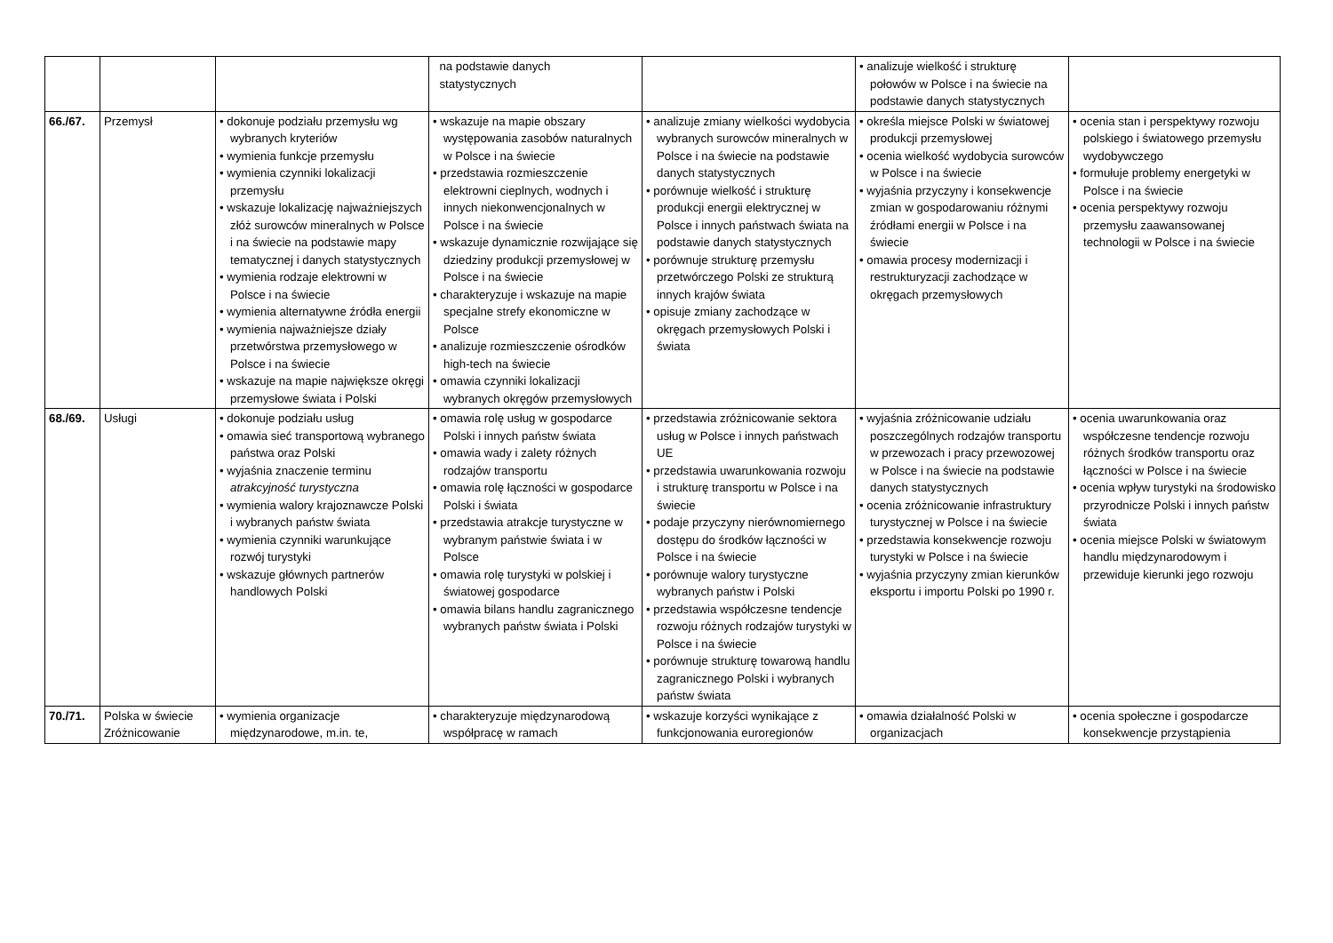| | | | na podstawie danych statystycznych | | • analizuje wielkość i strukturę połowów w Polsce i na świecie na podstawie danych statystycznych | |
| 66./67. | Przemysł | • dokonuje podziału przemysłu wg wybranych kryteriów • wymienia funkcje przemysłu • wymienia czynniki lokalizacji przemysłu • wskazuje lokalizację najważniejszych złóż surowców mineralnych w Polsce i na świecie na podstawie mapy tematycznej i danych statystycznych • wymienia rodzaje elektrowni w Polsce i na świecie • wymienia alternatywne źródła energii • wymienia najważniejsze działy przetwórstwa przemysłowego w Polsce i na świecie • wskazuje na mapie największe okręgi przemysłowe świata i Polski | • wskazuje na mapie obszary występowania zasobów naturalnych w Polsce i na świecie • przedstawia rozmieszczenie elektrowni cieplnych, wodnych i innych niekonwencjonalnych w Polsce i na świecie • wskazuje dynamicznie rozwijające się dziedziny produkcji przemysłowej w Polsce i na świecie • charakteryzuje i wskazuje na mapie specjalne strefy ekonomiczne w Polsce • analizuje rozmieszczenie ośrodków high-tech na świecie • omawia czynniki lokalizacji wybranych okręgów przemysłowych | • analizuje zmiany wielkości wydobycia wybranych surowców mineralnych w Polsce i na świecie na podstawie danych statystycznych • porównuje wielkość i strukturę produkcji energii elektrycznej w Polsce i innych państwach świata na podstawie danych statystycznych • porównuje strukturę przemysłu przetwórczego Polski ze strukturą innych krajów świata • opisuje zmiany zachodzące w okręgach przemysłowych Polski i świata | • określa miejsce Polski w światowej produkcji przemysłowej • ocenia wielkość wydobycia surowców w Polsce i na świecie • wyjaśnia przyczyny i konsekwencje zmian w gospodarowaniu różnymi źródłami energii w Polsce i na świecie • omawia procesy modernizacji i restrukturyzacji zachodzące w okręgach przemysłowych | • ocenia stan i perspektywy rozwoju polskiego i światowego przemysłu wydobywczego • formułuje problemy energetyki w Polsce i na świecie • ocenia perspektywy rozwoju przemysłu zaawansowanej technologii w Polsce i na świecie |
| 68./69. | Usługi | • dokonuje podziału usług • omawia sieć transportową wybranego państwa oraz Polski • wyjaśnia znaczenie terminu atrakcyjność turystyczna • wymienia walory krajoznawcze Polski i wybranych państw świata • wymienia czynniki warunkujące rozwój turystyki • wskazuje głównych partnerów handlowych Polski | • omawia rolę usług w gospodarce Polski i innych państw świata • omawia wady i zalety różnych rodzajów transportu • omawia rolę łączności w gospodarce Polski i świata • przedstawia atrakcje turystyczne w wybranym państwie świata i w Polsce • omawia rolę turystyki w polskiej i światowej gospodarce • omawia bilans handlu zagranicznego wybranych państw świata i Polski | • przedstawia zróżnicowanie sektora usług w Polsce i innych państwach UE • przedstawia uwarunkowania rozwoju i strukturę transportu w Polsce i na świecie • podaje przyczyny nierównomiernego dostępu do środków łączności w Polsce i na świecie • porównuje walory turystyczne wybranych państw i Polski • przedstawia współczesne tendencje rozwoju różnych rodzajów turystyki w Polsce i na świecie • porównuje strukturę towarową handlu zagranicznego Polski i wybranych państw świata | • wyjaśnia zróżnicowanie udziału poszczególnych rodzajów transportu w przewozach i pracy przewozowej w Polsce i na świecie na podstawie danych statystycznych • ocenia zróżnicowanie infrastruktury turystycznej w Polsce i na świecie • przedstawia konsekwencje rozwoju turystyki w Polsce i na świecie • wyjaśnia przyczyny zmian kierunków eksportu i importu Polski po 1990 r. | • ocenia uwarunkowania oraz współczesne tendencje rozwoju różnych środków transportu oraz łączności w Polsce i na świecie • ocenia wpływ turystyki na środowisko przyrodnicze Polski i innych państw świata • ocenia miejsce Polski w światowym handlu międzynarodowym i przewiduje kierunki jego rozwoju |
| 70./71. | Polska w świecie Zróżnicowanie | • wymienia organizacje międzynarodowe, m.in. te, | • charakteryzuje międzynarodową współpracę w ramach | • wskazuje korzyści wynikające z funkcjonowania euroregionów | • omawia działalność Polski w organizacjach | • ocenia społeczne i gospodarcze konsekwencje przystąpienia |